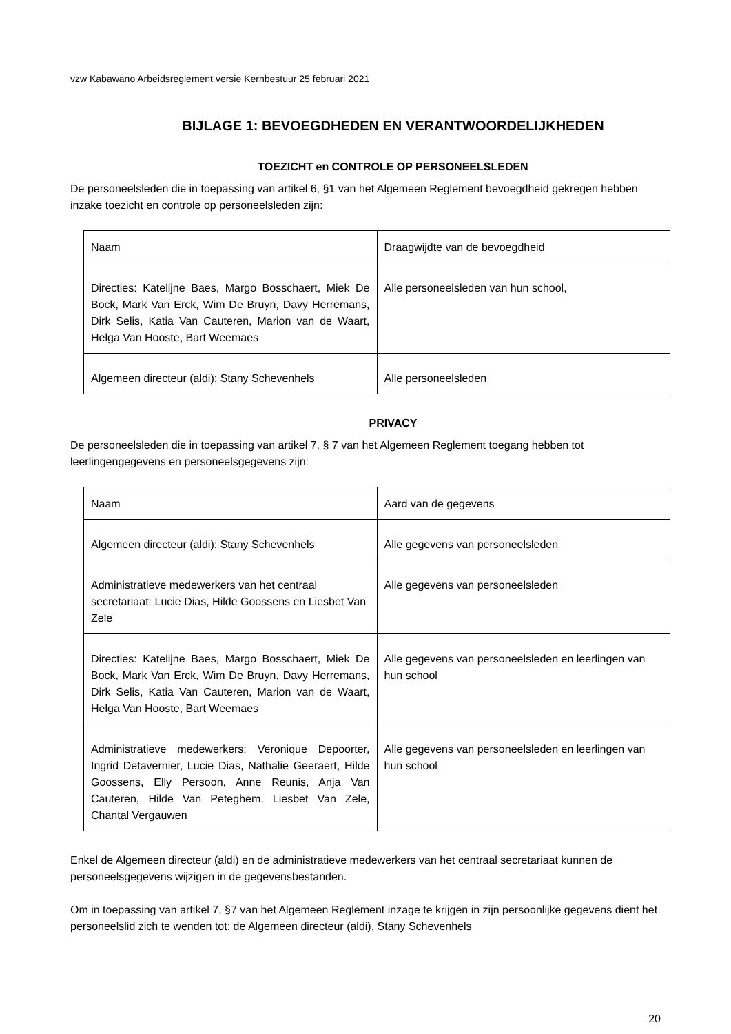vzw Kabawano Arbeidsreglement versie Kernbestuur 25 februari 2021
BIJLAGE 1: BEVOEGDHEDEN EN VERANTWOORDELIJKHEDEN
TOEZICHT en CONTROLE OP PERSONEELSLEDEN
De personeelsleden die in toepassing van artikel 6, §1 van het Algemeen Reglement bevoegdheid gekregen hebben inzake toezicht en controle op personeelsleden zijn:
| Naam | Draagwijdte van de bevoegdheid |
| Directies: Katelijne Baes, Margo Bosschaert, Miek De Bock, Mark Van Erck, Wim De Bruyn, Davy Herremans, Dirk Selis, Katia Van Cauteren, Marion van de Waart, Helga Van Hooste, Bart Weemaes | Alle personeelsleden van hun school, |
| Algemeen directeur (aldi): Stany Schevenhels | Alle personeelsleden |
PRIVACY
De personeelsleden die in toepassing van artikel 7, § 7 van het Algemeen Reglement toegang hebben tot leerlingengegevens en personeelsgegevens zijn:
| Naam | Aard van de gegevens |
| Algemeen directeur (aldi): Stany Schevenhels | Alle gegevens van personeelsleden |
| Administratieve medewerkers van het centraal secretariaat: Lucie Dias, Hilde Goossens en Liesbet Van Zele | Alle gegevens van personeelsleden |
| Directies: Katelijne Baes, Margo Bosschaert, Miek De Bock, Mark Van Erck, Wim De Bruyn, Davy Herremans, Dirk Selis, Katia Van Cauteren, Marion van de Waart, Helga Van Hooste, Bart Weemaes | Alle gegevens van personeelsleden en leerlingen van hun school |
| Administratieve medewerkers: Veronique Depoorter, Ingrid Detavernier, Lucie Dias, Nathalie Geeraert, Hilde Goossens, Elly Persoon, Anne Reunis, Anja Van Cauteren, Hilde Van Peteghem, Liesbet Van Zele, Chantal Vergauwen | Alle gegevens van personeelsleden en leerlingen van hun school |
Enkel de Algemeen directeur (aldi) en de administratieve medewerkers van het centraal secretariaat kunnen de personeelsgegevens wijzigen in de gegevensbestanden.
Om in toepassing van artikel 7, §7 van het Algemeen Reglement inzage te krijgen in zijn persoonlijke gegevens dient het personeelslid zich te wenden tot: de Algemeen directeur (aldi), Stany Schevenhels
20